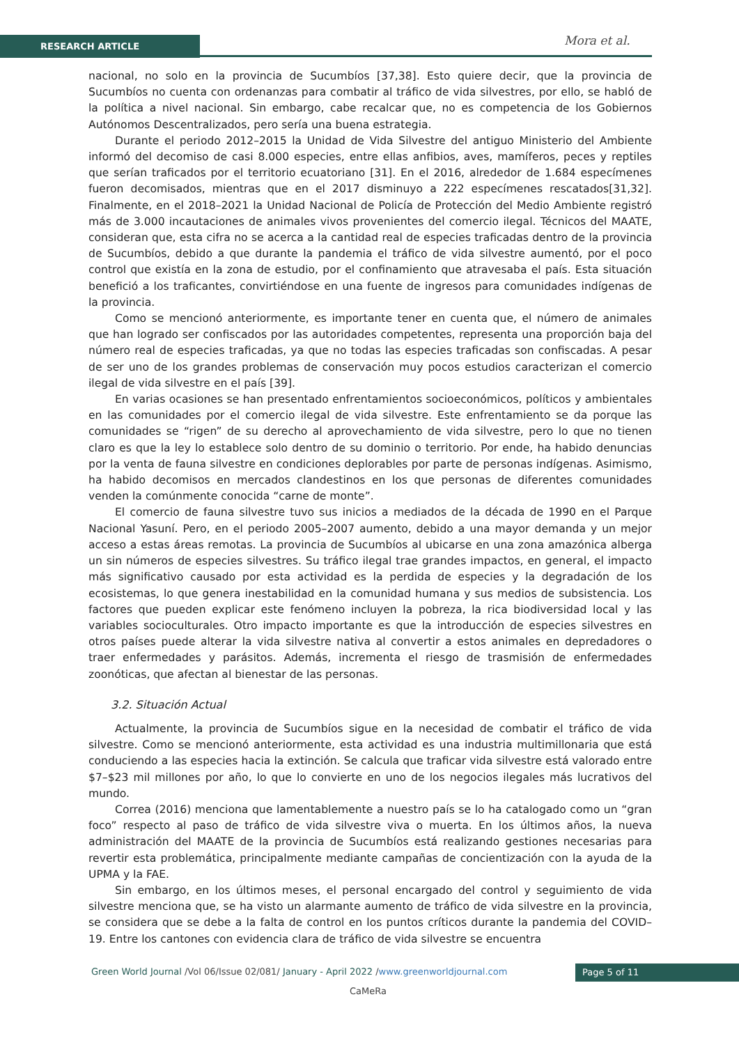RESEARCH ARTICLE Mora et al.
nacional, no solo en la provincia de Sucumbíos [37,38]. Esto quiere decir, que la provincia de Sucumbíos no cuenta con ordenanzas para combatir al tráfico de vida silvestres, por ello, se habló de la política a nivel nacional. Sin embargo, cabe recalcar que, no es competencia de los Gobiernos Autónomos Descentralizados, pero sería una buena estrategia.
Durante el periodo 2012–2015 la Unidad de Vida Silvestre del antiguo Ministerio del Ambiente informó del decomiso de casi 8.000 especies, entre ellas anfibios, aves, mamíferos, peces y reptiles que serían traficados por el territorio ecuatoriano [31]. En el 2016, alrededor de 1.684 especímenes fueron decomisados, mientras que en el 2017 disminuyo a 222 especímenes rescatados[31,32]. Finalmente, en el 2018–2021 la Unidad Nacional de Policía de Protección del Medio Ambiente registró más de 3.000 incautaciones de animales vivos provenientes del comercio ilegal. Técnicos del MAATE, consideran que, esta cifra no se acerca a la cantidad real de especies traficadas dentro de la provincia de Sucumbíos, debido a que durante la pandemia el tráfico de vida silvestre aumentó, por el poco control que existía en la zona de estudio, por el confinamiento que atravesaba el país. Esta situación benefició a los traficantes, convirtiéndose en una fuente de ingresos para comunidades indígenas de la provincia.
Como se mencionó anteriormente, es importante tener en cuenta que, el número de animales que han logrado ser confiscados por las autoridades competentes, representa una proporción baja del número real de especies traficadas, ya que no todas las especies traficadas son confiscadas. A pesar de ser uno de los grandes problemas de conservación muy pocos estudios caracterizan el comercio ilegal de vida silvestre en el país [39].
En varias ocasiones se han presentado enfrentamientos socioeconómicos, políticos y ambientales en las comunidades por el comercio ilegal de vida silvestre. Este enfrentamiento se da porque las comunidades se “rigen” de su derecho al aprovechamiento de vida silvestre, pero lo que no tienen claro es que la ley lo establece solo dentro de su dominio o territorio. Por ende, ha habido denuncias por la venta de fauna silvestre en condiciones deplorables por parte de personas indígenas. Asimismo, ha habido decomisos en mercados clandestinos en los que personas de diferentes comunidades venden la comúnmente conocida “carne de monte”.
El comercio de fauna silvestre tuvo sus inicios a mediados de la década de 1990 en el Parque Nacional Yasuní. Pero, en el periodo 2005–2007 aumento, debido a una mayor demanda y un mejor acceso a estas áreas remotas. La provincia de Sucumbíos al ubicarse en una zona amazónica alberga un sin números de especies silvestres. Su tráfico ilegal trae grandes impactos, en general, el impacto más significativo causado por esta actividad es la perdida de especies y la degradación de los ecosistemas, lo que genera inestabilidad en la comunidad humana y sus medios de subsistencia. Los factores que pueden explicar este fenómeno incluyen la pobreza, la rica biodiversidad local y las variables socioculturales. Otro impacto importante es que la introducción de especies silvestres en otros países puede alterar la vida silvestre nativa al convertir a estos animales en depredadores o traer enfermedades y parásitos. Además, incrementa el riesgo de trasmisión de enfermedades zoonóticas, que afectan al bienestar de las personas.
3.2. Situación Actual
Actualmente, la provincia de Sucumbíos sigue en la necesidad de combatir el tráfico de vida silvestre. Como se mencionó anteriormente, esta actividad es una industria multimillonaria que está conduciendo a las especies hacia la extinción. Se calcula que traficar vida silvestre está valorado entre $7–$23 mil millones por año, lo que lo convierte en uno de los negocios ilegales más lucrativos del mundo.
Correa (2016) menciona que lamentablemente a nuestro país se lo ha catalogado como un “gran foco” respecto al paso de tráfico de vida silvestre viva o muerta. En los últimos años, la nueva administración del MAATE de la provincia de Sucumbíos está realizando gestiones necesarias para revertir esta problemática, principalmente mediante campañas de concientización con la ayuda de la UPMA y la FAE.
Sin embargo, en los últimos meses, el personal encargado del control y seguimiento de vida silvestre menciona que, se ha visto un alarmante aumento de tráfico de vida silvestre en la provincia, se considera que se debe a la falta de control en los puntos críticos durante la pandemia del COVID–19. Entre los cantones con evidencia clara de tráfico de vida silvestre se encuentra
Green World Journal /Vol 06/Issue 02/081/ January - April 2022 /www.greenworldjournal.com
Page 5 of 11
CaMeRa